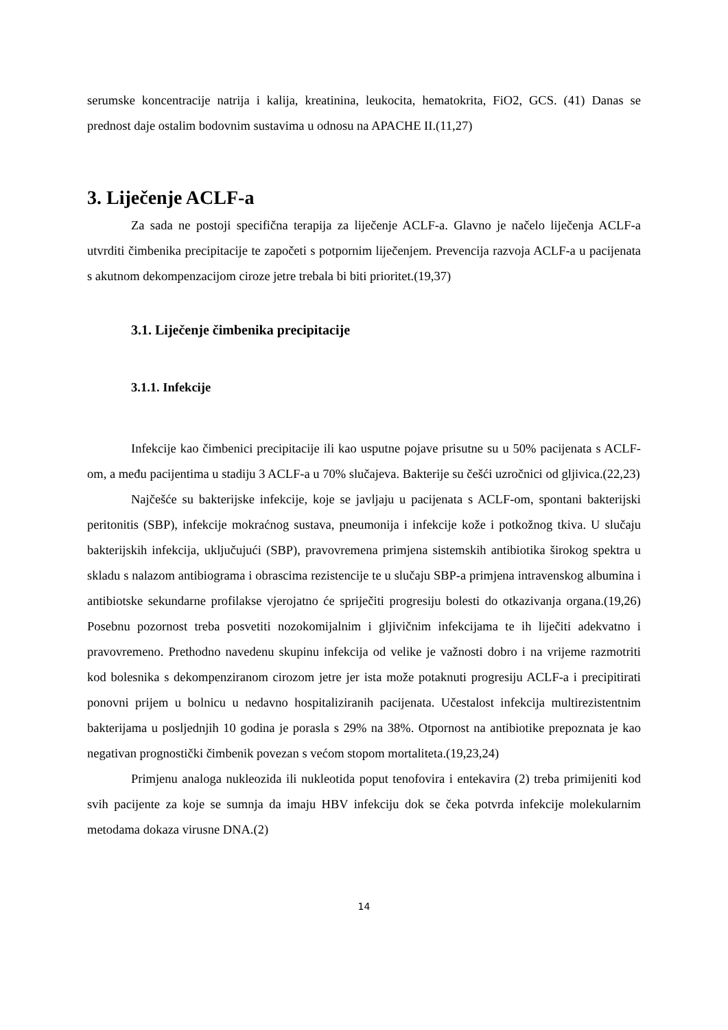serumske koncentracije natrija i kalija, kreatinina, leukocita, hematokrita, FiO2, GCS. (41) Danas se prednost daje ostalim bodovnim sustavima u odnosu na APACHE II.(11,27)
3. Liječenje ACLF-a
Za sada ne postoji specifična terapija za liječenje ACLF-a. Glavno je načelo liječenja ACLF-a utvrditi čimbenika precipitacije te započeti s potpornim liječenjem. Prevencija razvoja ACLF-a u pacijenata s akutnom dekompenzacijom ciroze jetre trebala bi biti prioritet.(19,37)
3.1. Liječenje čimbenika precipitacije
3.1.1. Infekcije
Infekcije kao čimbenici precipitacije ili kao usputne pojave prisutne su u 50% pacijenata s ACLF-om, a među pacijentima u stadiju 3 ACLF-a u 70% slučajeva. Bakterije su češći uzročnici od gljivica.(22,23)
Najčešće su bakterijske infekcije, koje se javljaju u pacijenata s ACLF-om, spontani bakterijski peritonitis (SBP), infekcije mokraćnog sustava, pneumonija i infekcije kože i potkožnog tkiva. U slučaju bakterijskih infekcija, uključujući (SBP), pravovremena primjena sistemskih antibiotika širokog spektra u skladu s nalazom antibiograma i obrascima rezistencije te u slučaju SBP-a primjena intravenskog albumina i antibiotske sekundarne profilakse vjerojatno će spriječiti progresiju bolesti do otkazivanja organa.(19,26) Posebnu pozornost treba posvetiti nozokomijalnim i gljivičnim infekcijama te ih liječiti adekvatno i pravovremeno. Prethodno navedenu skupinu infekcija od velike je važnosti dobro i na vrijeme razmotriti kod bolesnika s dekompenziranom cirozom jetre jer ista može potaknuti progresiju ACLF-a i precipitirati ponovni prijem u bolnicu u nedavno hospitaliziranih pacijenata. Učestalost infekcija multirezistentnim bakterijama u posljednjih 10 godina je porasla s 29% na 38%. Otpornost na antibiotike prepoznata je kao negativan prognostički čimbenik povezan s većom stopom mortaliteta.(19,23,24)
Primjenu analoga nukleozida ili nukleotida poput tenofovira i entekavira (2) treba primijeniti kod svih pacijente za koje se sumnja da imaju HBV infekciju dok se čeka potvrda infekcije molekularnim metodama dokaza virusne DNA.(2)
14